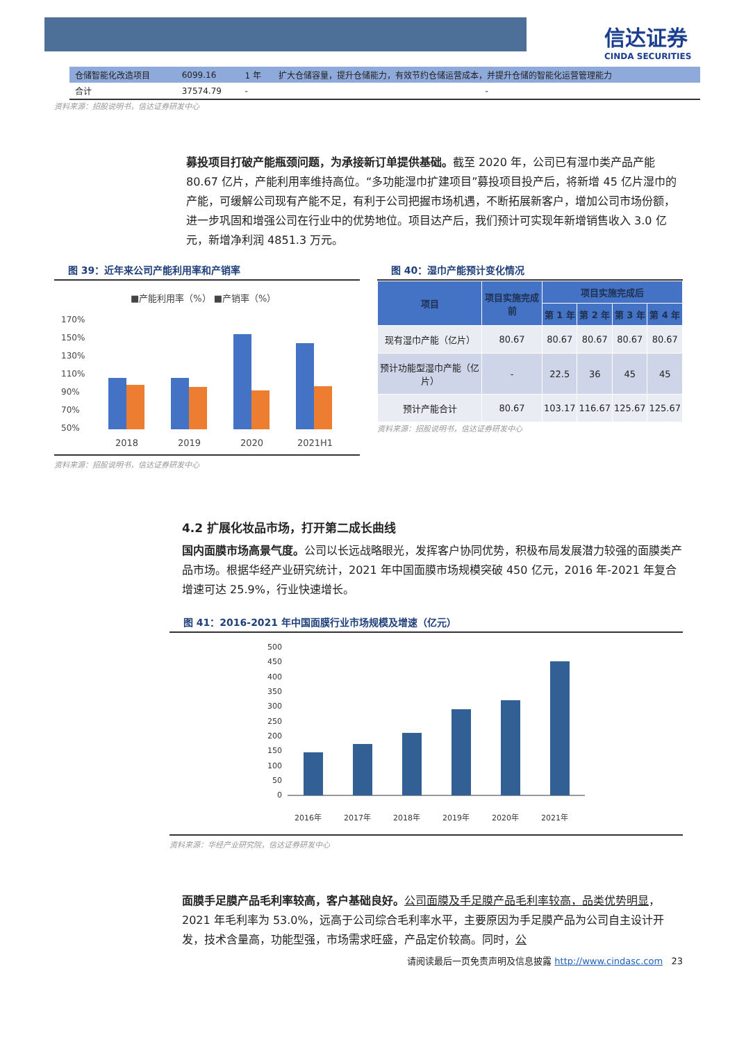信达证券
CINDA SECURITIES
| 仓储智能化改造项目 | 6099.16 | 1 年 | 扩大仓储容量，提升仓储能力，有效节约仓储运营成本，并提升仓储的智能化运营管理能力 |
| 合计 | 37574.79 | - | - |
资料来源：招股说明书，信达证券研发中心
募投项目打破产能瓶颈问题，为承接新订单提供基础。截至 2020 年，公司已有湿巾类产品产能 80.67 亿片，产能利用率维持高位。“多功能湿巾扩建项目”募投项目投产后，将新增 45 亿片湿巾的产能，可缓解公司现有产能不足，有利于公司把握市场机遇，不断拓展新客户，增加公司市场份额，进一步巩固和增强公司在行业中的优势地位。项目达产后，我们预计可实现年新增销售收入 3.0 亿元，新增净利润 4851.3 万元。
图 39：近年来公司产能利用率和产销率
■产能利用率（%） ■产销率（%）
170%
150%
130%
110%
90%
70%
50%
2018
2019
2020
2021H1
资料来源：招股说明书，信达证券研发中心
图 40：湿巾产能预计变化情况
| 项目 | 项目实施完成前 | 项目实施完成后 | | | |
| --- | --- | --- | --- | --- | --- |
| | | 第 1 年 | 第 2 年 | 第 3 年 | 第 4 年 |
| 现有湿巾产能（亿片） | 80.67 | 80.67 | 80.67 | 80.67 | 80.67 |
| 预计功能型湿巾产能（亿片） | - | 22.5 | 36 | 45 | 45 |
| 预计产能合计 | 80.67 | 103.17 | 116.67 | 125.67 | 125.67 |
资料来源：招股说明书，信达证券研发中心
4.2 扩展化妆品市场，打开第二成长曲线
国内面膜市场高景气度。公司以长远战略眼光，发挥客户协同优势，积极布局发展潜力较强的面膜类产品市场。根据华经产业研究统计，2021 年中国面膜市场规模突破 450 亿元，2016 年-2021 年复合增速可达 25.9%，行业快速增长。
图 41：2016-2021 年中国面膜行业市场规模及增速（亿元）
500
450
400
350
300
250
200
150
100
50
0
2016年
2017年
2018年
2019年
2020年
2021年
资料来源：华经产业研究院，信达证券研发中心
面膜手足膜产品毛利率较高，客户基础良好。公司面膜及手足膜产品毛利率较高，品类优势明显，2021 年毛利率为 53.0%，远高于公司综合毛利率水平，主要原因为手足膜产品为公司自主设计开发，技术含量高，功能型强，市场需求旺盛，产品定价较高。同时，公
请阅读最后一页免责声明及信息披露 http://www.cindasc.com 23